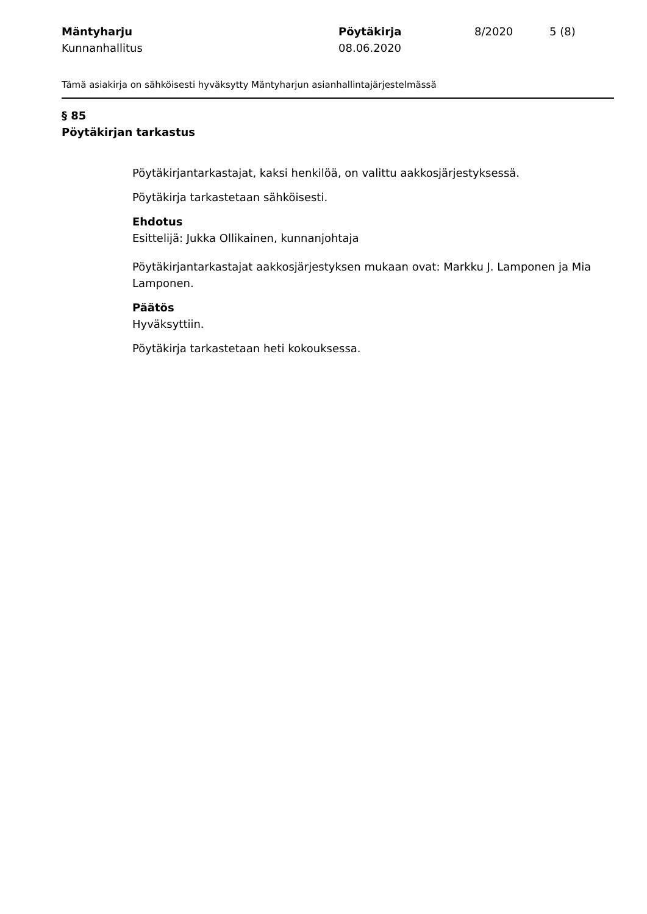Mäntyharju
Kunnanhallitus
Pöytäkirja
08.06.2020
8/2020 5 (8)
Tämä asiakirja on sähköisesti hyväksytty Mäntyharjun asianhallintajärjestelmässä
§ 85
Pöytäkirjan tarkastus
Pöytäkirjantarkastajat, kaksi henkilöä, on valittu aakkosjärjestyksessä.
Pöytäkirja tarkastetaan sähköisesti.
Ehdotus
Esittelijä: Jukka Ollikainen, kunnanjohtaja
Pöytäkirjantarkastajat aakkosjärjestyksen mukaan ovat: Markku J. Lamponen ja Mia Lamponen.
Päätös
Hyväksyttiin.
Pöytäkirja tarkastetaan heti kokouksessa.